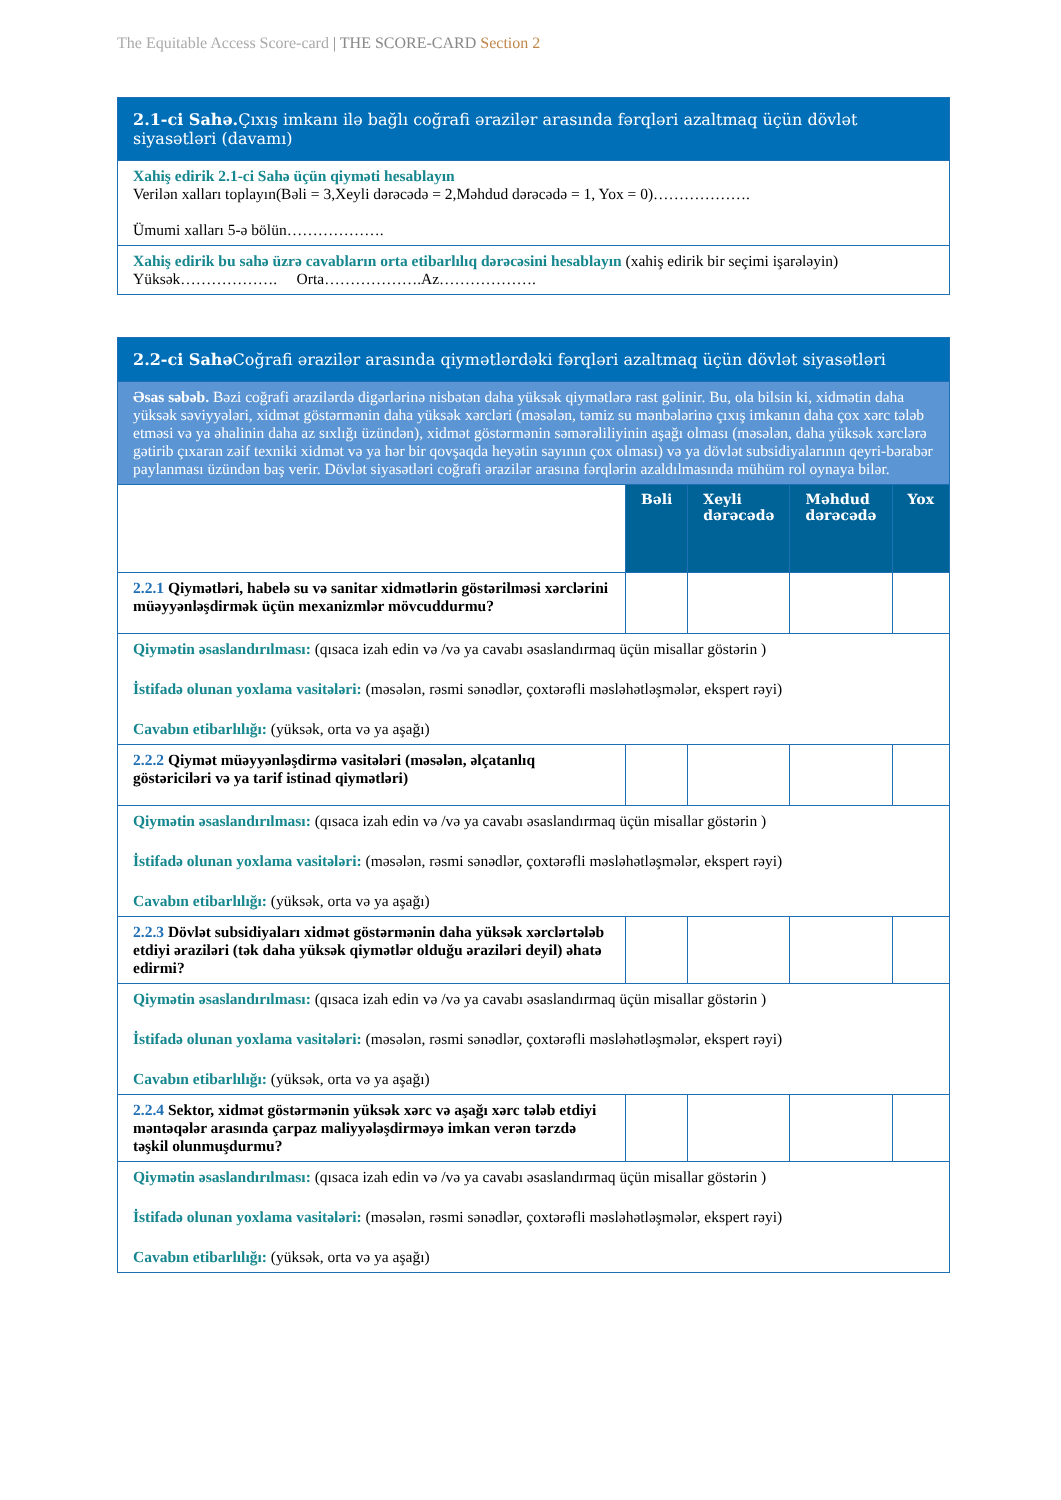The Equitable Access Score-card | THE SCORE-CARD Section 2
| 2.1-ci Sahə. Çıxış imkanı ilə bağlı coğrafi ərazilər arasında fərqləri azaltmaq üçün dövlət siyasətləri (davamı) |
| Xahiş edirik 2.1-ci Sahə üçün qiymәti hesablayın Verilən xalları toplayın(Bəli = 3,Xeyli dərəcədə = 2,Məhdud dərəcədə = 1, Yox = 0)………………. Ümumi xalları 5-ə bölün………………. |
| Xahiş edirik bu sahə üzrə cavabların orta etibarlılıq dərəcəsini hesablayın (xahiş edirik bir seçimi işarələyin) Yüksək………………. Orta……………….Az………………. |
| 2.2-ci Sahə Coğrafi ərazilər arasında qiymətlərdəki fərqləri azaltmaq üçün dövlət siyasətləri | | | | |
| Əsas səbəb. Bəzi coğrafi ərazilərdə digərlərinə nisbətən daha yüksək qiymətlərə rast gəlinir. Bu, ola bilsin ki, xidmətin daha yüksək səviyyələri, xidmət göstərmənin daha yüksək xərcləri (məsələn, təmiz su mənbələrinə çıxış imkanın daha çox xərc tələb etməsi və ya əhalinin daha az sıxlığı üzündən), xidmət göstərmənin səmərəliliyinin aşağı olması (məsələn, daha yüksək xərclərə gətirib çıxaran zəif texniki xidmət və ya hər bir qovşaqda heyətin sayının çox olması) və ya dövlət subsidiyalarının qeyri-bərabər paylanması üzündən baş verir. Dövlət siyasətləri coğrafi ərazilər arasına fərqlərin azaldılmasında mühüm rol oynaya bilər. | | | | |
| | Bəli | Xeyli dərəcədə | Məhdud dərəcədə | Yox |
| 2.2.1 Qiymətləri, habelə su və sanitar xidmətlərin göstərilməsi xərclərini müəyyənləşdirmək üçün mexanizmlər mövcuddurmu? | | | | |
| Qiymətin əsaslandırılması: (qısaca izah edin və /və ya cavabı əsaslandırmaq üçün misallar göstərin ) İstifadə olunan yoxlama vasitələri: (məsələn, rəsmi sənədlər, çoxtərəfli məsləhətləşmələr, ekspert rəyi) Cavabın etibarlılığı: (yüksək, orta və ya aşağı) | | | | |
| 2.2.2 Qiymət müəyyənləşdirmə vasitələri (məsələn, əlçatanlıq göstəriciləri və ya tarif istinad qiymətləri) | | | | |
| Qiymətin əsaslandırılması: (qısaca izah edin və /və ya cavabı əsaslandırmaq üçün misallar göstərin ) İstifadə olunan yoxlama vasitələri: (məsələn, rəsmi sənədlər, çoxtərəfli məsləhətləşmələr, ekspert rəyi) Cavabın etibarlılığı: (yüksək, orta və ya aşağı) | | | | |
| 2.2.3 Dövlət subsidiyaları xidmət göstərmənin daha yüksək xərclərtələb etdiyi əraziləri (tək daha yüksək qiymətlər olduğu əraziləri deyil) əhatə edirmi? | | | | |
| Qiymətin əsaslandırılması: (qısaca izah edin və /və ya cavabı əsaslandırmaq üçün misallar göstərin ) İstifadə olunan yoxlama vasitələri: (məsələn, rəsmi sənədlər, çoxtərəfli məsləhətləşmələr, ekspert rəyi) Cavabın etibarlılığı: (yüksək, orta və ya aşağı) | | | | |
| 2.2.4 Sektor, xidmət göstərmənin yüksək xərc və aşağı xərc tələb etdiyi mәntәqәlәr arasında çarpaz maliyyələşdirməyə imkan verən tərzdə təşkil olunmuşdurmu? | | | | |
| Qiymətin əsaslandırılması: (qısaca izah edin və /və ya cavabı əsaslandırmaq üçün misallar göstərin ) İstifadə olunan yoxlama vasitələri: (məsələn, rəsmi sənədlər, çoxtərəfli məsləhətləşmələr, ekspert rəyi) Cavabın etibarlılığı: (yüksək, orta və ya aşağı) | | | | |